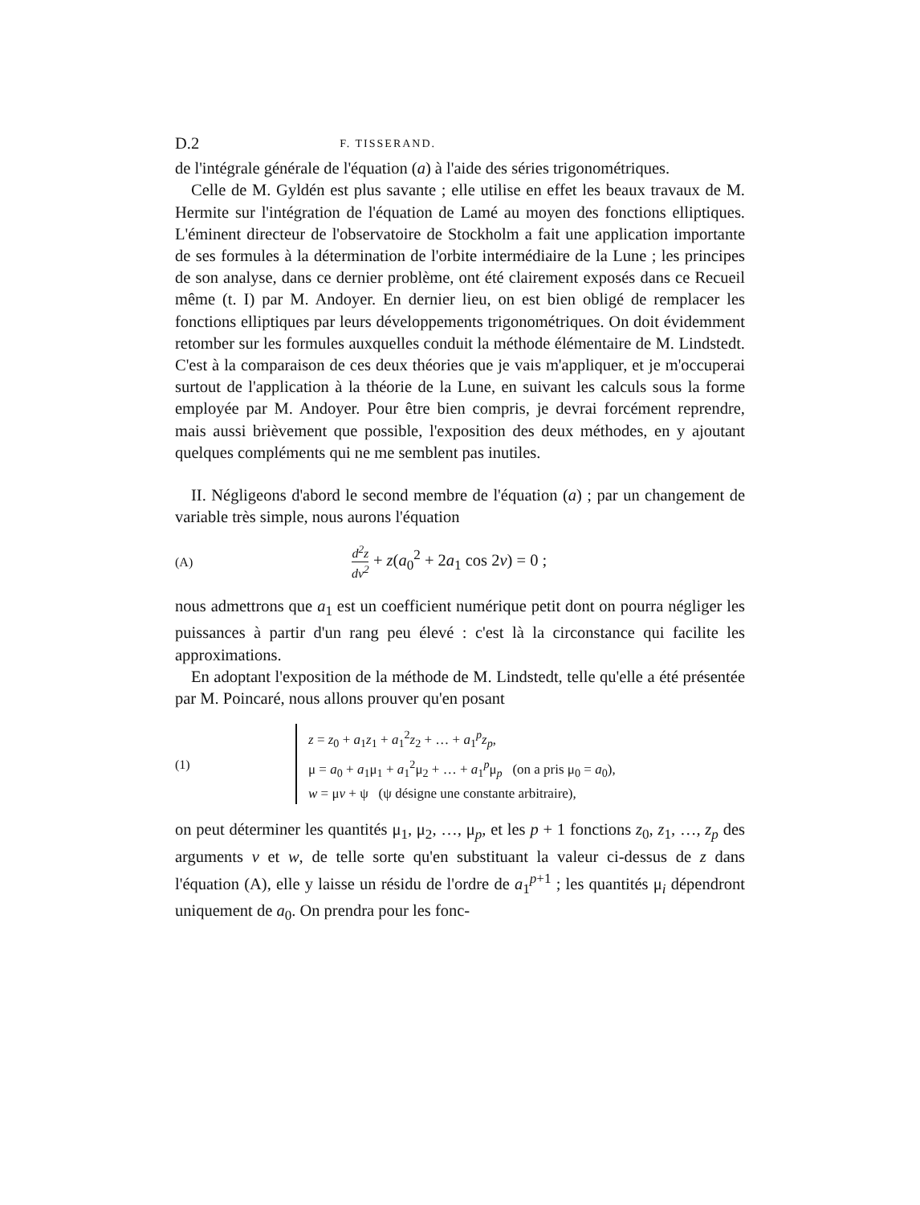D.2 F. TISSERAND.
de l'intégrale générale de l'équation (a) à l'aide des séries trigonométriques.
Celle de M. Gyldén est plus savante ; elle utilise en effet les beaux travaux de M. Hermite sur l'intégration de l'équation de Lamé au moyen des fonctions elliptiques. L'éminent directeur de l'observatoire de Stockholm a fait une application importante de ses formules à la détermination de l'orbite intermédiaire de la Lune ; les principes de son analyse, dans ce dernier problème, ont été clairement exposés dans ce Recueil même (t. I) par M. Andoyer. En dernier lieu, on est bien obligé de remplacer les fonctions elliptiques par leurs développements trigonométriques. On doit évidemment retomber sur les formules auxquelles conduit la méthode élémentaire de M. Lindstedt. C'est à la comparaison de ces deux théories que je vais m'appliquer, et je m'occuperai surtout de l'application à la théorie de la Lune, en suivant les calculs sous la forme employée par M. Andoyer. Pour être bien compris, je devrai forcément reprendre, mais aussi brièvement que possible, l'exposition des deux méthodes, en y ajoutant quelques compléments qui ne me semblent pas inutiles.
II. Négligeons d'abord le second membre de l'équation (a) ; par un changement de variable très simple, nous aurons l'équation
(A) d<sup>2</sup>z dv<sup>2</sup> + z(a<sub>0</sub><sup>2</sup> + 2a<sub>1</sub> cos 2v) = 0 ;
nous admettrons que a<sub>1</sub> est un coefficient numérique petit dont on pourra négliger les puissances à partir d'un rang peu élevé : c'est là la circonstance qui facilite les approximations.
En adoptant l'exposition de la méthode de M. Lindstedt, telle qu'elle a été présentée par M. Poincaré, nous allons prouver qu'en posant
(1)
z = z<sub>0</sub> + a<sub>1</sub>z<sub>1</sub> + a<sub>1</sub><sup>2</sup>z<sub>2</sub> + … + a<sub>1</sub><sup>p</sup>z<sub>p</sub>,
μ = a<sub>0</sub> + a<sub>1</sub>μ<sub>1</sub> + a<sub>1</sub><sup>2</sup>μ<sub>2</sub> + … + a<sub>1</sub><sup>p</sup>μ<sub>p</sub> (on a pris μ<sub>0</sub> = a<sub>0</sub>),
w = μv + ψ (ψ désigne une constante arbitraire),
on peut déterminer les quantités μ<sub>1</sub>, μ<sub>2</sub>, …, μ<sub>p</sub>, et les p + 1 fonctions z<sub>0</sub>, z<sub>1</sub>, …, z<sub>p</sub> des arguments v et w, de telle sorte qu'en substituant la valeur ci-dessus de z dans l'équation (A), elle y laisse un résidu de l'ordre de a<sub>1</sub><sup>p+1</sup> ; les quantités μ<sub>i</sub> dépendront uniquement de a<sub>0</sub>. On prendra pour les fonc-